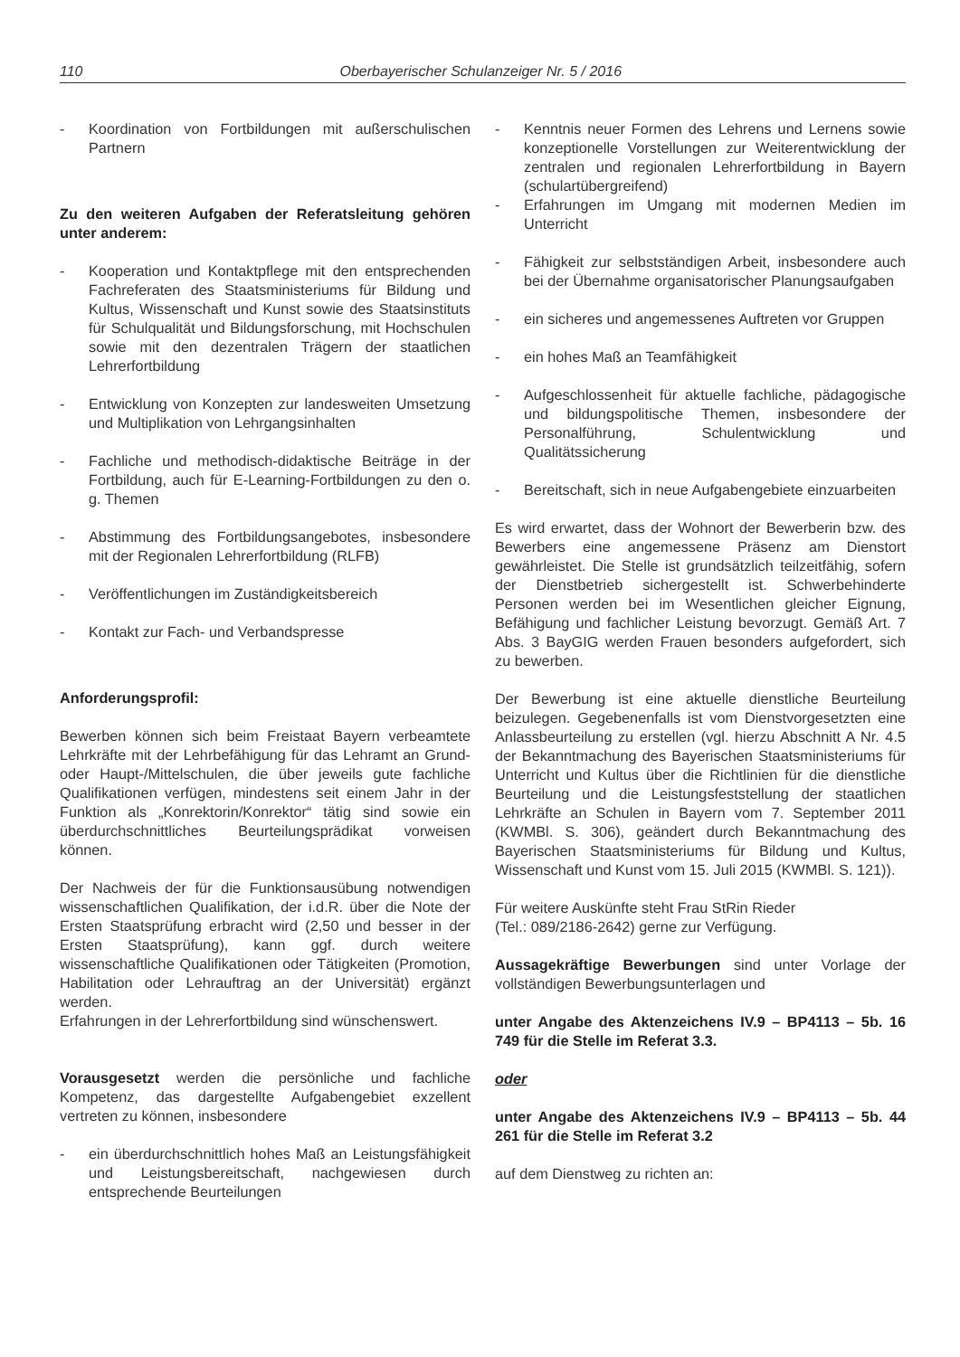110 Oberbayerischer Schulanzeiger Nr. 5 / 2016
- Koordination von Fortbildungen mit außerschulischen Partnern
Zu den weiteren Aufgaben der Referatsleitung gehören unter anderem:
- Kooperation und Kontaktpflege mit den entsprechenden Fachreferaten des Staatsministeriums für Bildung und Kultus, Wissenschaft und Kunst sowie des Staatsinstituts für Schulqualität und Bildungsforschung, mit Hochschulen sowie mit den dezentralen Trägern der staatlichen Lehrerfortbildung
- Entwicklung von Konzepten zur landesweiten Umsetzung und Multiplikation von Lehrgangsinhalten
- Fachliche und methodisch-didaktische Beiträge in der Fortbildung, auch für E-Learning-Fortbildungen zu den o. g. Themen
- Abstimmung des Fortbildungsangebotes, insbesondere mit der Regionalen Lehrerfortbildung (RLFB)
- Veröffentlichungen im Zuständigkeitsbereich
- Kontakt zur Fach- und Verbandspresse
Anforderungsprofil:
Bewerben können sich beim Freistaat Bayern verbeamtete Lehrkräfte mit der Lehrbefähigung für das Lehramt an Grund- oder Haupt-/Mittelschulen, die über jeweils gute fachliche Qualifikationen verfügen, mindestens seit einem Jahr in der Funktion als „Konrektorin/Konrektor“ tätig sind sowie ein überdurchschnittliches Beurteilungsprädikat vorweisen können.
Der Nachweis der für die Funktionsausübung notwendigen wissenschaftlichen Qualifikation, der i.d.R. über die Note der Ersten Staatsprüfung erbracht wird (2,50 und besser in der Ersten Staatsprüfung), kann ggf. durch weitere wissenschaftliche Qualifikationen oder Tätigkeiten (Promotion, Habilitation oder Lehrauftrag an der Universität) ergänzt werden.
Erfahrungen in der Lehrerfortbildung sind wünschenswert.
Vorausgesetzt werden die persönliche und fachliche Kompetenz, das dargestellte Aufgabengebiet exzellent vertreten zu können, insbesondere
- ein überdurchschnittlich hohes Maß an Leistungsfähigkeit und Leistungsbereitschaft, nachgewiesen durch entsprechende Beurteilungen
- Kenntnis neuer Formen des Lehrens und Lernens sowie konzeptionelle Vorstellungen zur Weiterentwicklung der zentralen und regionalen Lehrerfortbildung in Bayern (schulartübergreifend)
- Erfahrungen im Umgang mit modernen Medien im Unterricht
- Fähigkeit zur selbstständigen Arbeit, insbesondere auch bei der Übernahme organisatorischer Planungsaufgaben
- ein sicheres und angemessenes Auftreten vor Gruppen
- ein hohes Maß an Teamfähigkeit
- Aufgeschlossenheit für aktuelle fachliche, pädagogische und bildungspolitische Themen, insbesondere der Personalführung, Schulentwicklung und Qualitätssicherung
- Bereitschaft, sich in neue Aufgabengebiete einzuarbeiten
Es wird erwartet, dass der Wohnort der Bewerberin bzw. des Bewerbers eine angemessene Präsenz am Dienstort gewährleistet. Die Stelle ist grundsätzlich teilzeitfähig, sofern der Dienstbetrieb sichergestellt ist. Schwerbehinderte Personen werden bei im Wesentlichen gleicher Eignung, Befähigung und fachlicher Leistung bevorzugt. Gemäß Art. 7 Abs. 3 BayGIG werden Frauen besonders aufgefordert, sich zu bewerben.
Der Bewerbung ist eine aktuelle dienstliche Beurteilung beizulegen. Gegebenenfalls ist vom Dienstvorgesetzten eine Anlassbeurteilung zu erstellen (vgl. hierzu Abschnitt A Nr. 4.5 der Bekanntmachung des Bayerischen Staatsministeriums für Unterricht und Kultus über die Richtlinien für die dienstliche Beurteilung und die Leistungsfeststellung der staatlichen Lehrkräfte an Schulen in Bayern vom 7. September 2011 (KWMBl. S. 306), geändert durch Bekanntmachung des Bayerischen Staatsministeriums für Bildung und Kultus, Wissenschaft und Kunst vom 15. Juli 2015 (KWMBl. S. 121)).
Für weitere Auskünfte steht Frau StRin Rieder
(Tel.: 089/2186-2642) gerne zur Verfügung.
Aussagekräftige Bewerbungen sind unter Vorlage der vollständigen Bewerbungsunterlagen und
unter Angabe des Aktenzeichens IV.9 – BP4113 – 5b. 16 749 für die Stelle im Referat 3.3.
oder
unter Angabe des Aktenzeichens IV.9 – BP4113 – 5b. 44 261 für die Stelle im Referat 3.2
auf dem Dienstweg zu richten an: